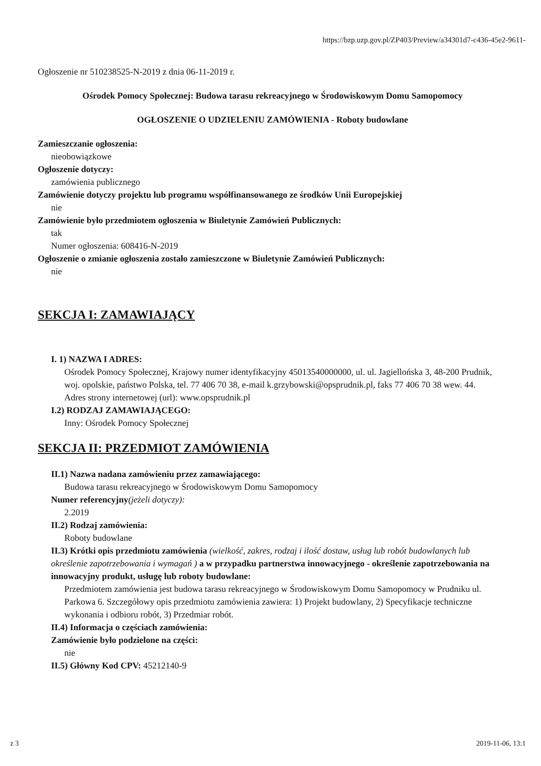https://bzp.uzp.gov.pl/ZP403/Preview/a34301d7-c436-45e2-9611-
Ogłoszenie nr 510238525-N-2019 z dnia 06-11-2019 r.
Ośrodek Pomocy Społecznej: Budowa tarasu rekreacyjnego w Środowiskowym Domu Samopomocy
OGŁOSZENIE O UDZIELENIU ZAMÓWIENIA - Roboty budowlane
Zamieszczanie ogłoszenia:
nieobowiązkowe
Ogłoszenie dotyczy:
zamówienia publicznego
Zamówienie dotyczy projektu lub programu współfinansowanego ze środków Unii Europejskiej
nie
Zamówienie było przedmiotem ogłoszenia w Biuletynie Zamówień Publicznych:
tak
Numer ogłoszenia: 608416-N-2019
Ogłoszenie o zmianie ogłoszenia zostało zamieszczone w Biuletynie Zamówień Publicznych:
nie
SEKCJA I: ZAMAWIAJĄCY
I. 1) NAZWA I ADRES:
Ośrodek Pomocy Społecznej, Krajowy numer identyfikacyjny 45013540000000, ul. ul. Jagiellońska 3, 48-200 Prudnik, woj. opolskie, państwo Polska, tel. 77 406 70 38, e-mail k.grzybowski@opsprudnik.pl, faks 77 406 70 38 wew. 44.
Adres strony internetowej (url): www.opsprudnik.pl
I.2) RODZAJ ZAMAWIAJĄCEGO:
Inny: Ośrodek Pomocy Społecznej
SEKCJA II: PRZEDMIOT ZAMÓWIENIA
II.1) Nazwa nadana zamówieniu przez zamawiającego:
Budowa tarasu rekreacyjnego w Środowiskowym Domu Samopomocy
Numer referencyjny(jeżeli dotyczy):
2.2019
II.2) Rodzaj zamówienia:
Roboty budowlane
II.3) Krótki opis przedmiotu zamówienia (wielkość, zakres, rodzaj i ilość dostaw, usług lub robót budowlanych lub określenie zapotrzebowania i wymagań ) a w przypadku partnerstwa innowacyjnego - określenie zapotrzebowania na innowacyjny produkt, usługę lub roboty budowlane:
Przedmiotem zamówienia jest budowa tarasu rekreacyjnego w Środowiskowym Domu Samopomocy w Prudniku ul. Parkowa 6. Szczegółowy opis przedmiotu zamówienia zawiera: 1) Projekt budowlany, 2) Specyfikacje techniczne wykonania i odbioru robót, 3) Przedmiar robót.
II.4) Informacja o częściach zamówienia:
Zamówienie było podzielone na części:
nie
II.5) Główny Kod CPV: 45212140-9
z 3 2019-11-06, 13:1